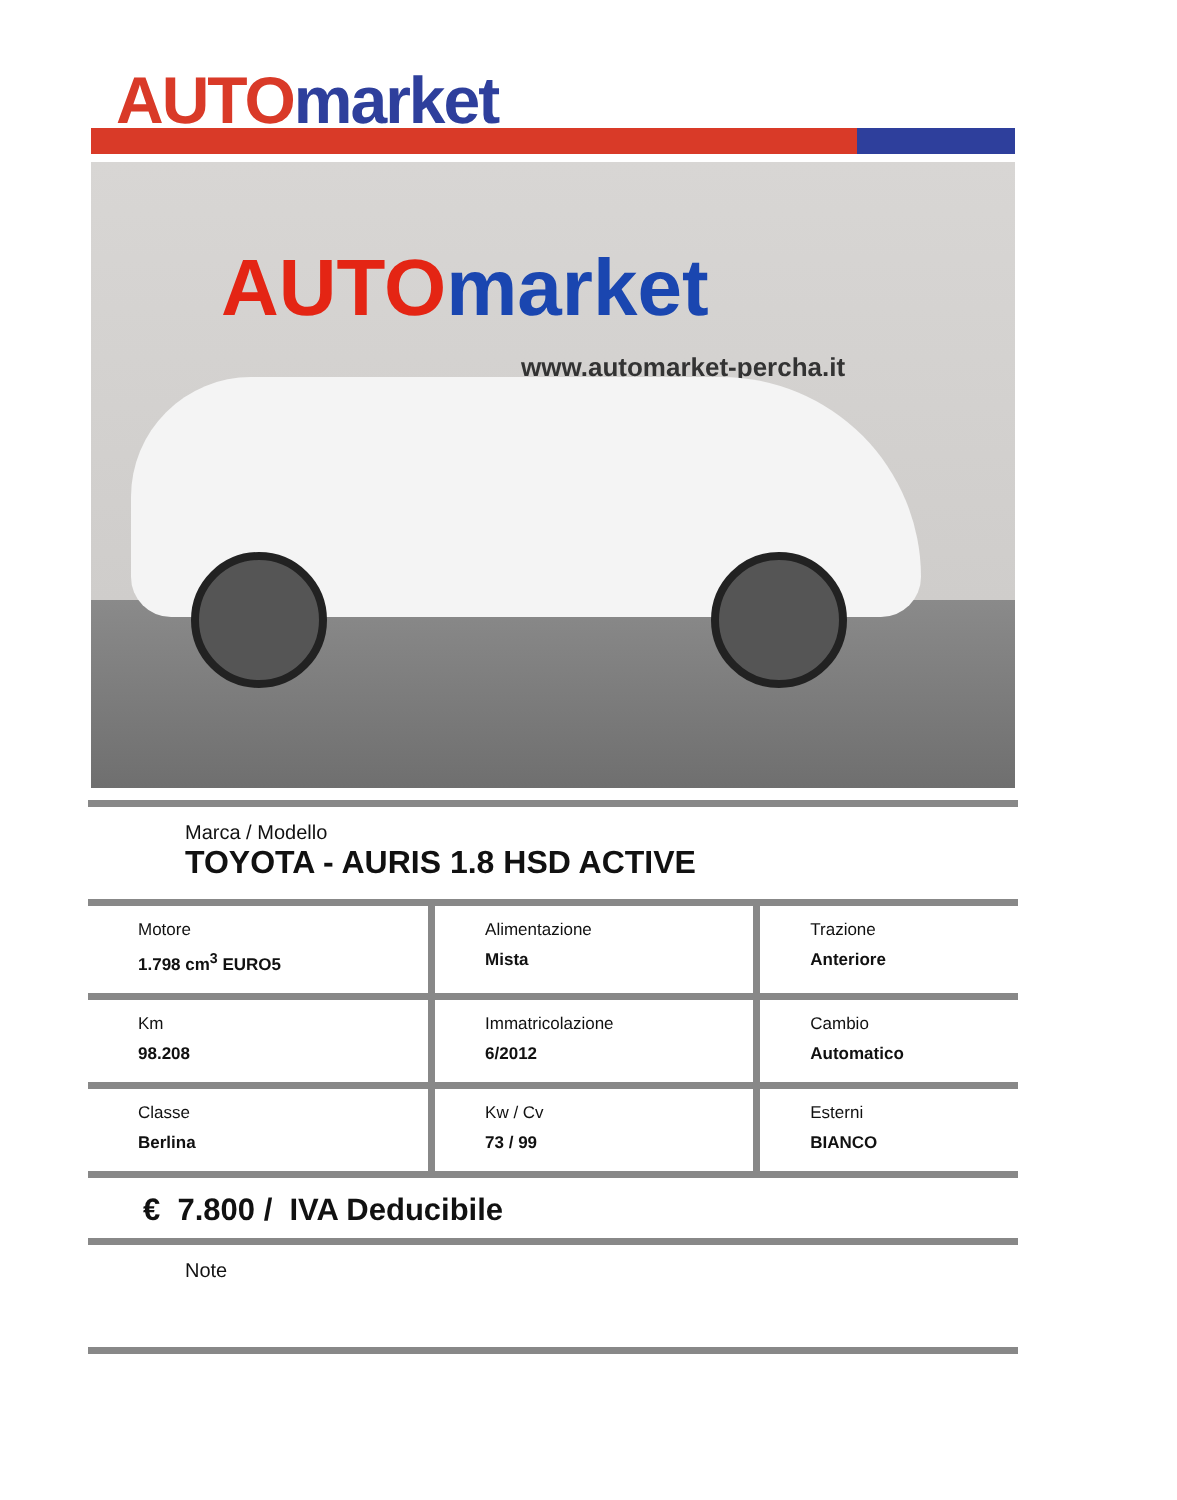AUTO market
AUTO market
www.automarket-percha.it
| Marca / Modello TOYOTA - AURIS 1.8 HSD ACTIVE | | |
| Motore 1.798 cm<sup>3</sup> EURO5 | Alimentazione Mista | Trazione Anteriore |
| Km 98.208 | Immatricolazione 6/2012 | Cambio Automatico |
| Classe Berlina | Kw / Cv 73 / 99 | Esterni BIANCO |
| € 7.800 / IVA Deducibile | | |
| Note | | |